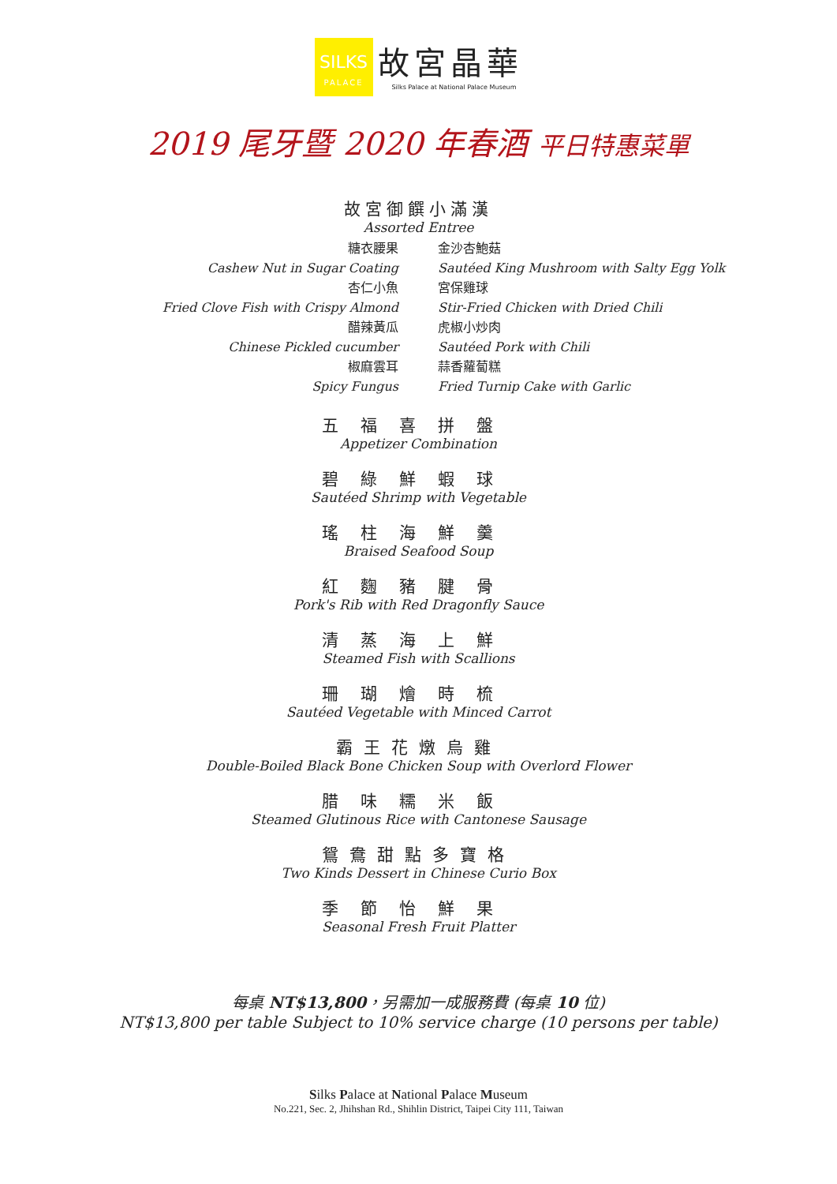SILKS
PALACE
故宮晶華
Silks Palace at National Palace Museum
2019 尾牙暨 2020 年春酒 平日特惠菜單
故宮御饌小滿漢
Assorted Entree
糖衣腰果
金沙杏鮑菇
Cashew Nut in Sugar Coating
Sautéed King Mushroom with Salty Egg Yolk
杏仁小魚
宮保雞球
Fried Clove Fish with Crispy Almond
Stir-Fried Chicken with Dried Chili
醋辣黃瓜
虎椒小炒肉
Chinese Pickled cucumber
Sautéed Pork with Chili
椒麻雲耳
蒜香蘿蔔糕
Spicy Fungus
Fried Turnip Cake with Garlic
五福喜拼盤
Appetizer Combination
碧綠鮮蝦球
Sautéed Shrimp with Vegetable
瑤柱海鮮羹
Braised Seafood Soup
紅麴豬腱骨
Pork's Rib with Red Dragonfly Sauce
清蒸海上鮮
Steamed Fish with Scallions
珊瑚燴時梳
Sautéed Vegetable with Minced Carrot
霸王花燉烏雞
Double-Boiled Black Bone Chicken Soup with Overlord Flower
腊味糯米飯
Steamed Glutinous Rice with Cantonese Sausage
鴛鴦甜點多寶格
Two Kinds Dessert in Chinese Curio Box
季節怡鮮果
Seasonal Fresh Fruit Platter
每桌 NT$13,800，另需加一成服務費 (每桌 10 位)
NT$13,800 per table Subject to 10% service charge (10 persons per table)
Silks Palace at National Palace Museum
No.221, Sec. 2, Jhihshan Rd., Shihlin District, Taipei City 111, Taiwan